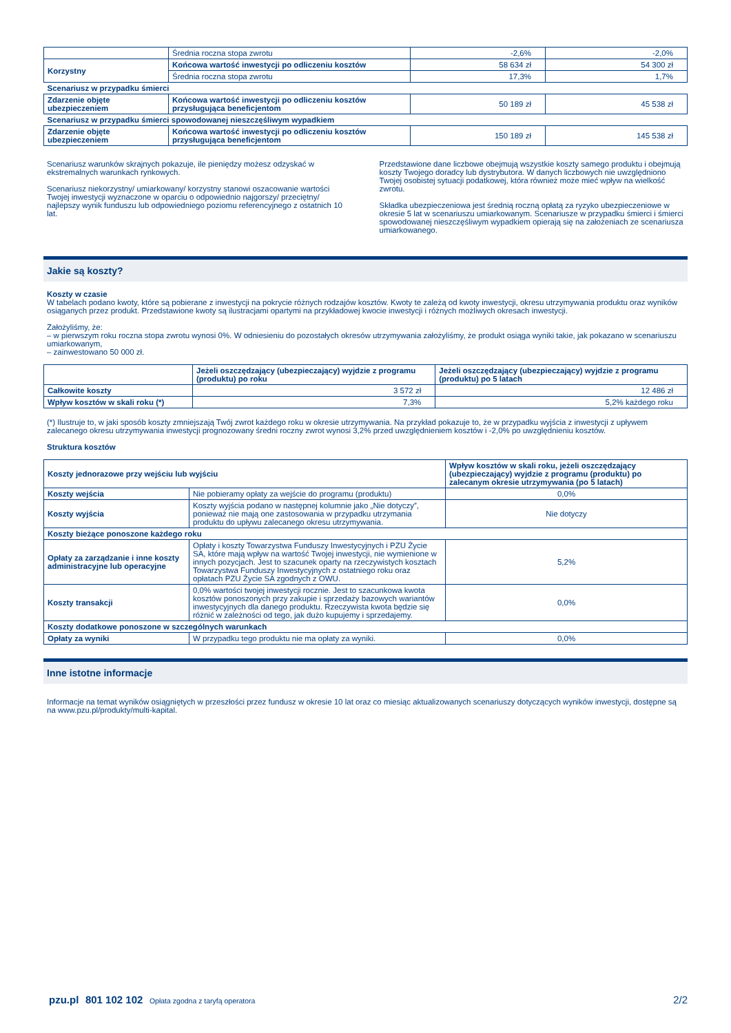| | Średnia roczna stopa zwrotu | -2,6% | -2,0% |
| Korzystny | Końcowa wartość inwestycji po odliczeniu kosztów | 58 634 zł | 54 300 zł |
| | Średnia roczna stopa zwrotu | 17,3% | 1,7% |
| Scenariusz w przypadku śmierci | | | |
| Zdarzenie objęte ubezpieczeniem | Końcowa wartość inwestycji po odliczeniu kosztów przysługująca beneficjentom | 50 189 zł | 45 538 zł |
| Scenariusz w przypadku śmierci spowodowanej nieszczęśliwym wypadkiem | | | |
| Zdarzenie objęte ubezpieczeniem | Końcowa wartość inwestycji po odliczeniu kosztów przysługująca beneficjentom | 150 189 zł | 145 538 zł |
Scenariusz warunków skrajnych pokazuje, ile pieniędzy możesz odzyskać w ekstremalnych warunkach rynkowych.
Scenariusz niekorzystny/ umiarkowany/ korzystny stanowi oszacowanie wartości Twojej inwestycji wyznaczone w oparciu o odpowiednio najgorszy/ przeciętny/ najlepszy wynik funduszu lub odpowiedniego poziomu referencyjnego z ostatnich 10 lat.
Przedstawione dane liczbowe obejmują wszystkie koszty samego produktu i obejmują koszty Twojego doradcy lub dystrybutora. W danych liczbowych nie uwzględniono Twojej osobistej sytuacji podatkowej, która również może mieć wpływ na wielkość zwrotu.
Składka ubezpieczeniowa jest średnią roczną opłatą za ryzyko ubezpieczeniowe w okresie 5 lat w scenariuszu umiarkowanym. Scenariusze w przypadku śmierci i śmierci spowodowanej nieszczęśliwym wypadkiem opierają się na założeniach ze scenariusza umiarkowanego.
Jakie są koszty?
Koszty w czasie
W tabelach podano kwoty, które są pobierane z inwestycji na pokrycie różnych rodzajów kosztów. Kwoty te zależą od kwoty inwestycji, okresu utrzymywania produktu oraz wyników osiąganych przez produkt. Przedstawione kwoty są ilustracjami opartymi na przykładowej kwocie inwestycji i różnych możliwych okresach inwestycji.
Założyliśmy, że:
– w pierwszym roku roczna stopa zwrotu wynosi 0%. W odniesieniu do pozostałych okresów utrzymywania założyliśmy, że produkt osiąga wyniki takie, jak pokazano w scenariuszu umiarkowanym,
– zainwestowano 50 000 zł.
| | Jeżeli oszczędzający (ubezpieczający) wyjdzie z programu (produktu) po roku | Jeżeli oszczędzający (ubezpieczający) wyjdzie z programu (produktu) po 5 latach |
| --- | --- | --- |
| Całkowite koszty | 3 572 zł | 12 486 zł |
| Wpływ kosztów w skali roku (*) | 7,3% | 5,2% każdego roku |
(*) Ilustruje to, w jaki sposób koszty zmniejszają Twój zwrot każdego roku w okresie utrzymywania. Na przykład pokazuje to, że w przypadku wyjścia z inwestycji z upływem zalecanego okresu utrzymywania inwestycji prognozowany średni roczny zwrot wynosi 3,2% przed uwzględnieniem kosztów i -2,0% po uwzględnieniu kosztów.
Struktura kosztów
| Koszty jednorazowe przy wejściu lub wyjściu | | Wpływ kosztów w skali roku, jeżeli oszczędzający (ubezpieczający) wyjdzie z programu (produktu) po zalecanym okresie utrzymywania (po 5 latach) |
| Koszty wejścia | Nie pobieramy opłaty za wejście do programu (produktu) | 0,0% |
| Koszty wyjścia | Koszty wyjścia podano w następnej kolumnie jako „Nie dotyczy”, ponieważ nie mają one zastosowania w przypadku utrzymania produktu do upływu zalecanego okresu utrzymywania. | Nie dotyczy |
| Koszty bieżące ponoszone każdego roku | | |
| Opłaty za zarządzanie i inne koszty administracyjne lub operacyjne | Opłaty i koszty Towarzystwa Funduszy Inwestycyjnych i PZU Życie SA, które mają wpływ na wartość Twojej inwestycji, nie wymienione w innych pozycjach. Jest to szacunek oparty na rzeczywistych kosztach Towarzystwa Funduszy Inwestycyjnych z ostatniego roku oraz opłatach PZU Życie SA zgodnych z OWU. | 5,2% |
| Koszty transakcji | 0,0% wartości twojej inwestycji rocznie. Jest to szacunkowa kwota kosztów ponoszonych przy zakupie i sprzedaży bazowych wariantów inwestycyjnych dla danego produktu. Rzeczywista kwota będzie się różnić w zależności od tego, jak dużo kupujemy i sprzedajemy. | 0,0% |
| Koszty dodatkowe ponoszone w szczególnych warunkach | | |
| Opłaty za wyniki | W przypadku tego produktu nie ma opłaty za wyniki. | 0,0% |
Inne istotne informacje
Informacje na temat wyników osiągniętych w przeszłości przez fundusz w okresie 10 lat oraz co miesiąc aktualizowanych scenariuszy dotyczących wyników inwestycji, dostępne są na www.pzu.pl/produkty/multi-kapital.
pzu.pl 801 102 102 Opłata zgodna z taryfą operatora 2/2